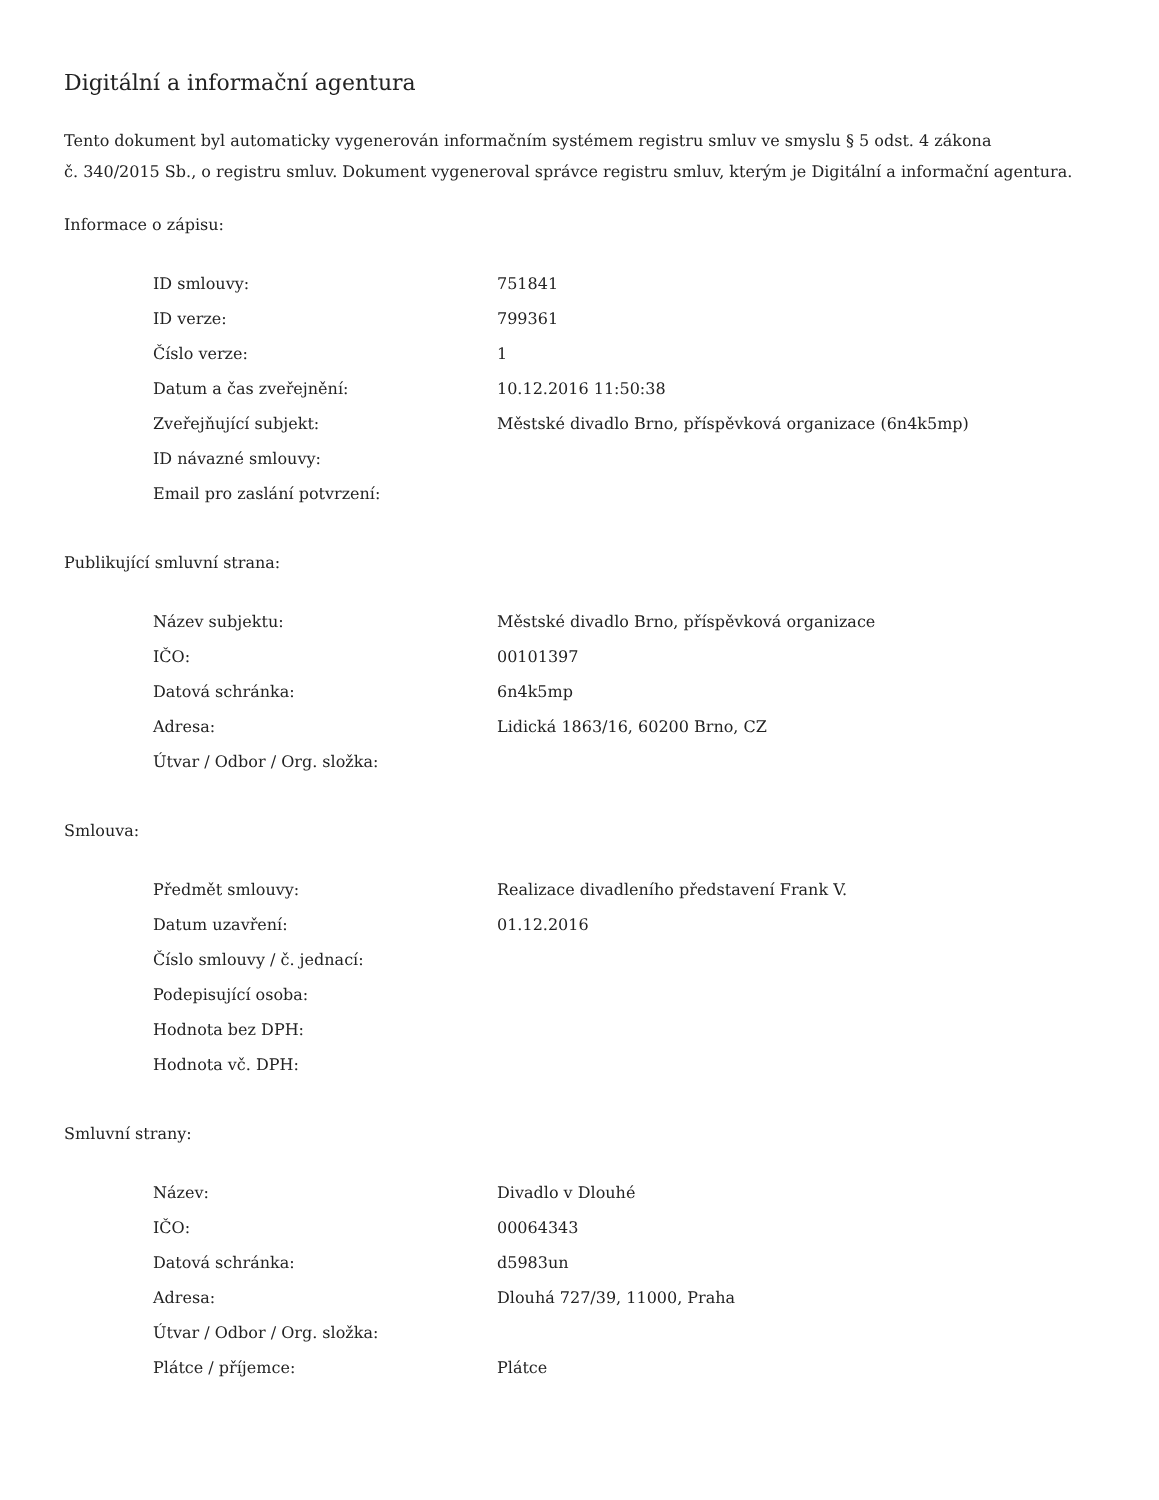Digitální a informační agentura
Tento dokument byl automaticky vygenerován informačním systémem registru smluv ve smyslu § 5 odst. 4 zákona
č. 340/2015 Sb., o registru smluv. Dokument vygeneroval správce registru smluv, kterým je Digitální a informační agentura.
Informace o zápisu:
| ID smlouvy: | 751841 |
| ID verze: | 799361 |
| Číslo verze: | 1 |
| Datum a čas zveřejnění: | 10.12.2016 11:50:38 |
| Zveřejňující subjekt: | Městské divadlo Brno, příspěvková organizace (6n4k5mp) |
| ID návazné smlouvy: | |
| Email pro zaslání potvrzení: | |
Publikující smluvní strana:
| Název subjektu: | Městské divadlo Brno, příspěvková organizace |
| IČO: | 00101397 |
| Datová schránka: | 6n4k5mp |
| Adresa: | Lidická 1863/16, 60200 Brno, CZ |
| Útvar / Odbor / Org. složka: | |
Smlouva:
| Předmět smlouvy: | Realizace divadleního představení Frank V. |
| Datum uzavření: | 01.12.2016 |
| Číslo smlouvy / č. jednací: | |
| Podepisující osoba: | |
| Hodnota bez DPH: | |
| Hodnota vč. DPH: | |
Smluvní strany:
| Název: | Divadlo v Dlouhé |
| IČO: | 00064343 |
| Datová schránka: | d5983un |
| Adresa: | Dlouhá 727/39, 11000, Praha |
| Útvar / Odbor / Org. složka: | |
| Plátce / příjemce: | Plátce |